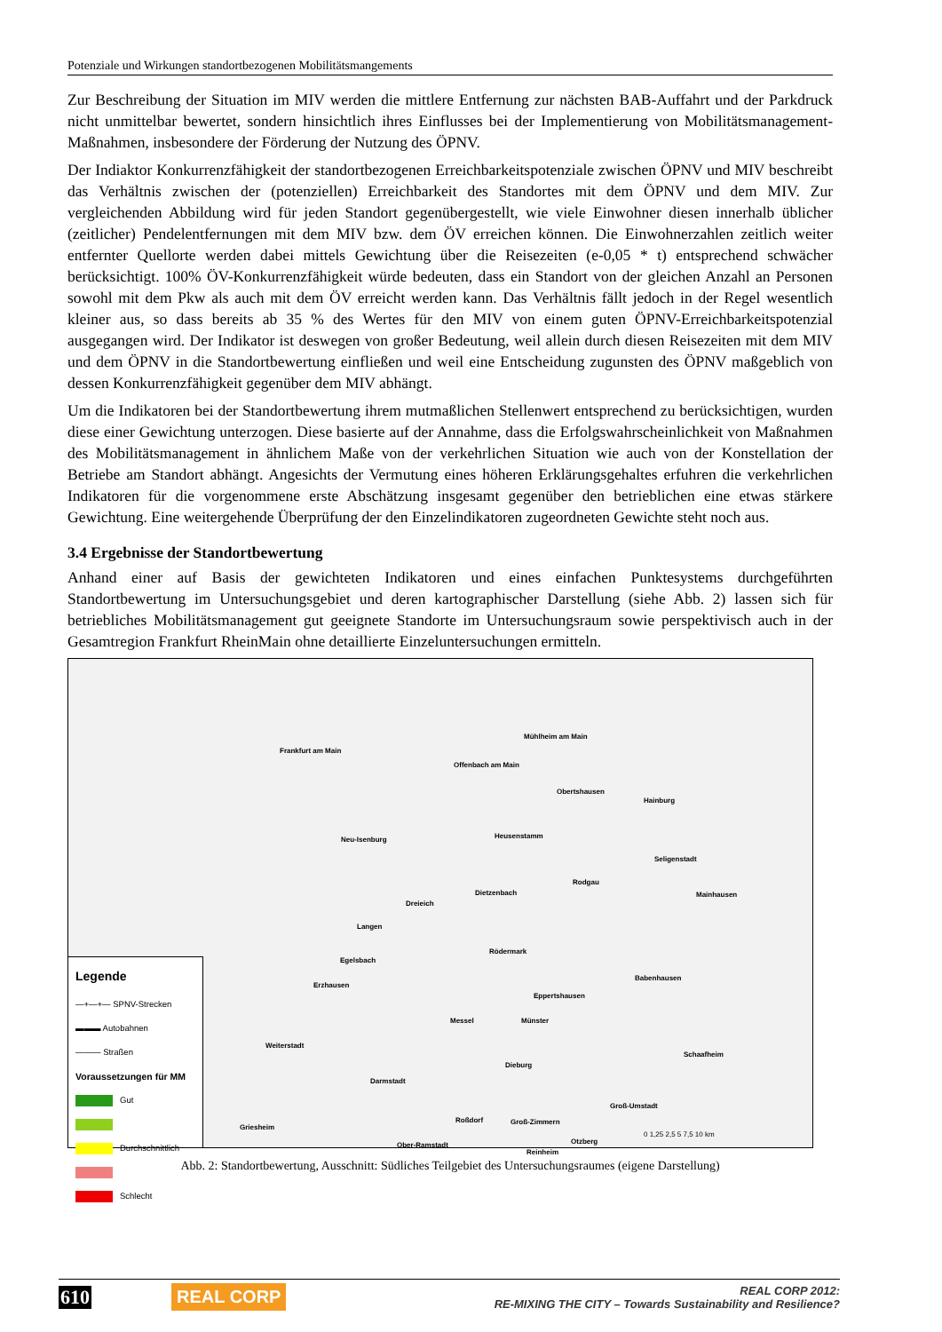Potenziale und Wirkungen standortbezogenen Mobilitätsmangements
Zur Beschreibung der Situation im MIV werden die mittlere Entfernung zur nächsten BAB-Auffahrt und der Parkdruck nicht unmittelbar bewertet, sondern hinsichtlich ihres Einflusses bei der Implementierung von Mobilitätsmanagement-Maßnahmen, insbesondere der Förderung der Nutzung des ÖPNV.
Der Indiaktor Konkurrenzfähigkeit der standortbezogenen Erreichbarkeitspotenziale zwischen ÖPNV und MIV beschreibt das Verhältnis zwischen der (potenziellen) Erreichbarkeit des Standortes mit dem ÖPNV und dem MIV. Zur vergleichenden Abbildung wird für jeden Standort gegenübergestellt, wie viele Einwohner diesen innerhalb üblicher (zeitlicher) Pendelentfernungen mit dem MIV bzw. dem ÖV erreichen können. Die Einwohnerzahlen zeitlich weiter entfernter Quellorte werden dabei mittels Gewichtung über die Reisezeiten (e-0,05 * t) entsprechend schwächer berücksichtigt. 100% ÖV-Konkurrenzfähigkeit würde bedeuten, dass ein Standort von der gleichen Anzahl an Personen sowohl mit dem Pkw als auch mit dem ÖV erreicht werden kann. Das Verhältnis fällt jedoch in der Regel wesentlich kleiner aus, so dass bereits ab 35 % des Wertes für den MIV von einem guten ÖPNV-Erreichbarkeitspotenzial ausgegangen wird. Der Indikator ist deswegen von großer Bedeutung, weil allein durch diesen Reisezeiten mit dem MIV und dem ÖPNV in die Standortbewertung einfließen und weil eine Entscheidung zugunsten des ÖPNV maßgeblich von dessen Konkurrenzfähigkeit gegenüber dem MIV abhängt.
Um die Indikatoren bei der Standortbewertung ihrem mutmaßlichen Stellenwert entsprechend zu berücksichtigen, wurden diese einer Gewichtung unterzogen. Diese basierte auf der Annahme, dass die Erfolgswahrscheinlichkeit von Maßnahmen des Mobilitätsmanagement in ähnlichem Maße von der verkehrlichen Situation wie auch von der Konstellation der Betriebe am Standort abhängt. Angesichts der Vermutung eines höheren Erklärungsgehaltes erfuhren die verkehrlichen Indikatoren für die vorgenommene erste Abschätzung insgesamt gegenüber den betrieblichen eine etwas stärkere Gewichtung. Eine weitergehende Überprüfung der den Einzelindikatoren zugeordneten Gewichte steht noch aus.
3.4 Ergebnisse der Standortbewertung
Anhand einer auf Basis der gewichteten Indikatoren und eines einfachen Punktesystems durchgeführten Standortbewertung im Untersuchungsgebiet und deren kartographischer Darstellung (siehe Abb. 2) lassen sich für betriebliches Mobilitätsmanagement gut geeignete Standorte im Untersuchungsraum sowie perspektivisch auch in der Gesamtregion Frankfurt RheinMain ohne detaillierte Einzeluntersuchungen ermitteln.
Frankfurt am Main
Mühlheim am Main
Offenbach am Main
Obertshausen
Hainburg
Neu-Isenburg Heusenstamm
Seligenstadt
Rodgau
Dietzenbach
Dreieich
Mainhausen
Langen
Rödermark
Egelsbach
Babenhausen
Erzhausen
Eppertshausen
Messel Münster
Weiterstadt
Schaafheim
Dieburg
Darmstadt
Groß-Umstadt
Roßdorf Groß-Zimmern
Griesheim
Otzberg Ober-Ramstadt
Reinheim
0 1,25 2,5 5 7,5 10 km
Legende
―+―+― SPNV-Strecken
▬▬▬ Autobahnen
——— Straßen
Voraussetzungen für MM
Gut
Durchschnittlich
Schlecht
Abb. 2: Standortbewertung, Ausschnitt: Südliches Teilgebiet des Untersuchungsraumes (eigene Darstellung)
610 REAL CORP
REAL CORP 2012:
RE-MIXING THE CITY – Towards Sustainability and Resilience?